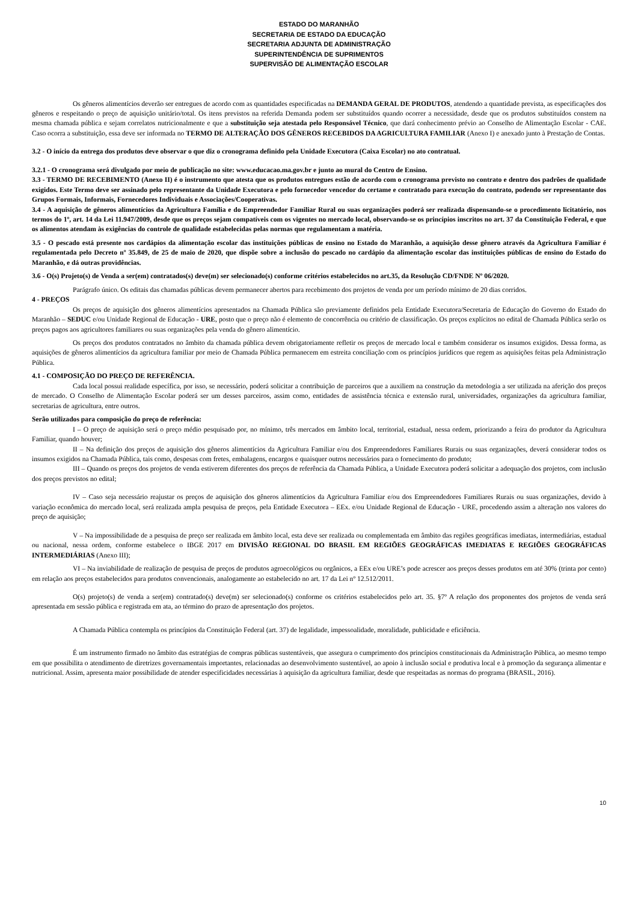ESTADO DO MARANHÃO
SECRETARIA DE ESTADO DA EDUCAÇÃO
SECRETARIA ADJUNTA DE ADMINISTRAÇÃO
SUPERINTENDÊNCIA DE SUPRIMENTOS
SUPERVISÃO DE ALIMENTAÇÃO ESCOLAR
Os gêneros alimentícios deverão ser entregues de acordo com as quantidades especificadas na DEMANDA GERAL DE PRODUTOS, atendendo a quantidade prevista, as especificações dos gêneros e respeitando o preço de aquisição unitário/total. Os itens previstos na referida Demanda podem ser substituídos quando ocorrer a necessidade, desde que os produtos substituídos constem na mesma chamada pública e sejam correlatos nutricionalmente e que a substituição seja atestada pelo Responsável Técnico, que dará conhecimento prévio ao Conselho de Alimentação Escolar - CAE. Caso ocorra a substituição, essa deve ser informada no TERMO DE ALTERAÇÃO DOS GÊNEROS RECEBIDOS DA AGRICULTURA FAMILIAR (Anexo I) e anexado junto à Prestação de Contas.
3.2 - O início da entrega dos produtos deve observar o que diz o cronograma definido pela Unidade Executora (Caixa Escolar) no ato contratual.
3.2.1 - O cronograma será divulgado por meio de publicação no site: www.educacao.ma.gov.br e junto ao mural do Centro de Ensino.
3.3 - TERMO DE RECEBIMENTO (Anexo II) é o instrumento que atesta que os produtos entregues estão de acordo com o cronograma previsto no contrato e dentro dos padrões de qualidade exigidos. Este Termo deve ser assinado pelo representante da Unidade Executora e pelo fornecedor vencedor do certame e contratado para execução do contrato, podendo ser representante dos Grupos Formais, Informais, Fornecedores Individuais e Associações/Cooperativas.
3.4 - A aquisição de gêneros alimentícios da Agricultura Família e do Empreendedor Familiar Rural ou suas organizações poderá ser realizada dispensando-se o procedimento licitatório, nos termos do 1º, art. 14 da Lei 11.947/2009, desde que os preços sejam compatíveis com os vigentes no mercado local, observando-se os princípios inscritos no art. 37 da Constituição Federal, e que os alimentos atendam às exigências do controle de qualidade estabelecidas pelas normas que regulamentam a matéria.
3.5 - O pescado está presente nos cardápios da alimentação escolar das instituições públicas de ensino no Estado do Maranhão, a aquisição desse gênero através da Agricultura Familiar é regulamentada pelo Decreto nº 35.849, de 25 de maio de 2020, que dispõe sobre a inclusão do pescado no cardápio da alimentação escolar das instituições públicas de ensino do Estado do Maranhão, e dá outras providências.
3.6 - O(s) Projeto(s) de Venda a ser(em) contratados(s) deve(m) ser selecionado(s) conforme critérios estabelecidos no art.35, da Resolução CD/FNDE Nº 06/2020.
Parágrafo único. Os editais das chamadas públicas devem permanecer abertos para recebimento dos projetos de venda por um período mínimo de 20 dias corridos.
4 - PREÇOS
Os preços de aquisição dos gêneros alimentícios apresentados na Chamada Pública são previamente definidos pela Entidade Executora/Secretaria de Educação do Governo do Estado do Maranhão – SEDUC e/ou Unidade Regional de Educação - URE, posto que o preço não é elemento de concorrência ou critério de classificação. Os preços explícitos no edital de Chamada Pública serão os preços pagos aos agricultores familiares ou suas organizações pela venda do gênero alimentício.
Os preços dos produtos contratados no âmbito da chamada pública devem obrigatoriamente refletir os preços de mercado local e também considerar os insumos exigidos. Dessa forma, as aquisições de gêneros alimentícios da agricultura familiar por meio de Chamada Pública permanecem em estreita conciliação com os princípios jurídicos que regem as aquisições feitas pela Administração Pública.
4.1 - COMPOSIÇÃO DO PREÇO DE REFERÊNCIA.
Cada local possui realidade específica, por isso, se necessário, poderá solicitar a contribuição de parceiros que a auxiliem na construção da metodologia a ser utilizada na aferição dos preços de mercado. O Conselho de Alimentação Escolar poderá ser um desses parceiros, assim como, entidades de assistência técnica e extensão rural, universidades, organizações da agricultura familiar, secretarias de agricultura, entre outros.
Serão utilizados para composição do preço de referência:
I – O preço de aquisição será o preço médio pesquisado por, no mínimo, três mercados em âmbito local, territorial, estadual, nessa ordem, priorizando a feira do produtor da Agricultura Familiar, quando houver;
II – Na definição dos preços de aquisição dos gêneros alimentícios da Agricultura Familiar e/ou dos Empreendedores Familiares Rurais ou suas organizações, deverá considerar todos os insumos exigidos na Chamada Pública, tais como, despesas com fretes, embalagens, encargos e quaisquer outros necessários para o fornecimento do produto;
III – Quando os preços dos projetos de venda estiverem diferentes dos preços de referência da Chamada Pública, a Unidade Executora poderá solicitar a adequação dos projetos, com inclusão dos preços previstos no edital;
IV – Caso seja necessário reajustar os preços de aquisição dos gêneros alimentícios da Agricultura Familiar e/ou dos Empreendedores Familiares Rurais ou suas organizações, devido à variação econômica do mercado local, será realizada ampla pesquisa de preços, pela Entidade Executora – EEx. e/ou Unidade Regional de Educação - URE, procedendo assim a alteração nos valores do preço de aquisição;
V – Na impossibilidade de a pesquisa de preço ser realizada em âmbito local, esta deve ser realizada ou complementada em âmbito das regiões geográficas imediatas, intermediárias, estadual ou nacional, nessa ordem, conforme estabelece o IBGE 2017 em DIVISÃO REGIONAL DO BRASIL EM REGIÕES GEOGRÁFICAS IMEDIATAS E REGIÕES GEOGRÁFICAS INTERMEDIÁRIAS (Anexo III);
VI – Na inviabilidade de realização de pesquisa de preços de produtos agroecológicos ou orgânicos, a EEx e/ou URE’s pode acrescer aos preços desses produtos em até 30% (trinta por cento) em relação aos preços estabelecidos para produtos convencionais, analogamente ao estabelecido no art. 17 da Lei nº 12.512/2011.
O(s) projeto(s) de venda a ser(em) contratado(s) deve(m) ser selecionado(s) conforme os critérios estabelecidos pelo art. 35. §7º A relação dos proponentes dos projetos de venda será apresentada em sessão pública e registrada em ata, ao término do prazo de apresentação dos projetos.
A Chamada Pública contempla os princípios da Constituição Federal (art. 37) de legalidade, impessoalidade, moralidade, publicidade e eficiência.
É um instrumento firmado no âmbito das estratégias de compras públicas sustentáveis, que assegura o cumprimento dos princípios constitucionais da Administração Pública, ao mesmo tempo em que possibilita o atendimento de diretrizes governamentais importantes, relacionadas ao desenvolvimento sustentável, ao apoio à inclusão social e produtiva local e à promoção da segurança alimentar e nutricional. Assim, apresenta maior possibilidade de atender especificidades necessárias à aquisição da agricultura familiar, desde que respeitadas as normas do programa (BRASIL, 2016).
10